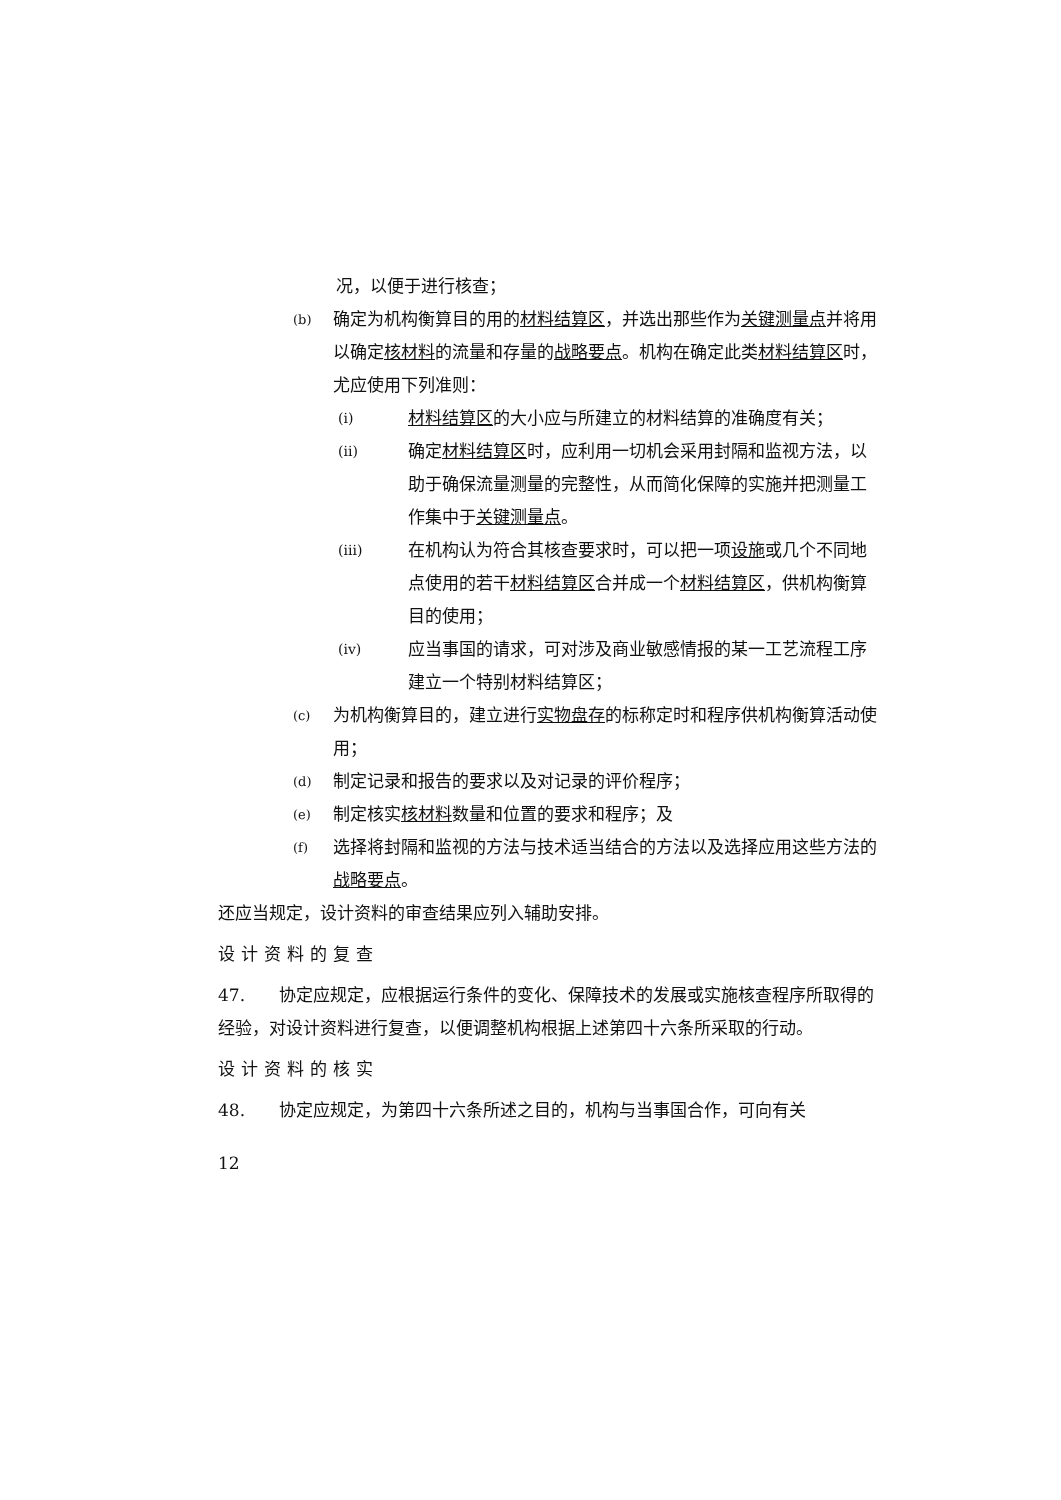况，以便于进行核查；
(b)
确定为机构衡算目的用的材料结算区，并选出那些作为关键测量点并将用以确定核材料的流量和存量的战略要点。机构在确定此类材料结算区时，尤应使用下列准则：
(i)
材料结算区的大小应与所建立的材料结算的准确度有关；
(ii)
确定材料结算区时，应利用一切机会采用封隔和监视方法，以助于确保流量测量的完整性，从而简化保障的实施并把测量工作集中于关键测量点。
(iii)
在机构认为符合其核查要求时，可以把一项设施或几个不同地点使用的若干材料结算区合并成一个材料结算区，供机构衡算目的使用；
(iv)
应当事国的请求，可对涉及商业敏感情报的某一工艺流程工序建立一个特别材料结算区；
(c)
为机构衡算目的，建立进行实物盘存的标称定时和程序供机构衡算活动使用；
(d)
制定记录和报告的要求以及对记录的评价程序；
(e)
制定核实核材料数量和位置的要求和程序；及
(f)
选择将封隔和监视的方法与技术适当结合的方法以及选择应用这些方法的战略要点。
还应当规定，设计资料的审查结果应列入辅助安排。
设计资料的复查
47.　　协定应规定，应根据运行条件的变化、保障技术的发展或实施核查程序所取得的经验，对设计资料进行复查，以便调整机构根据上述第四十六条所采取的行动。
设计资料的核实
48.　　协定应规定，为第四十六条所述之目的，机构与当事国合作，可向有关
12